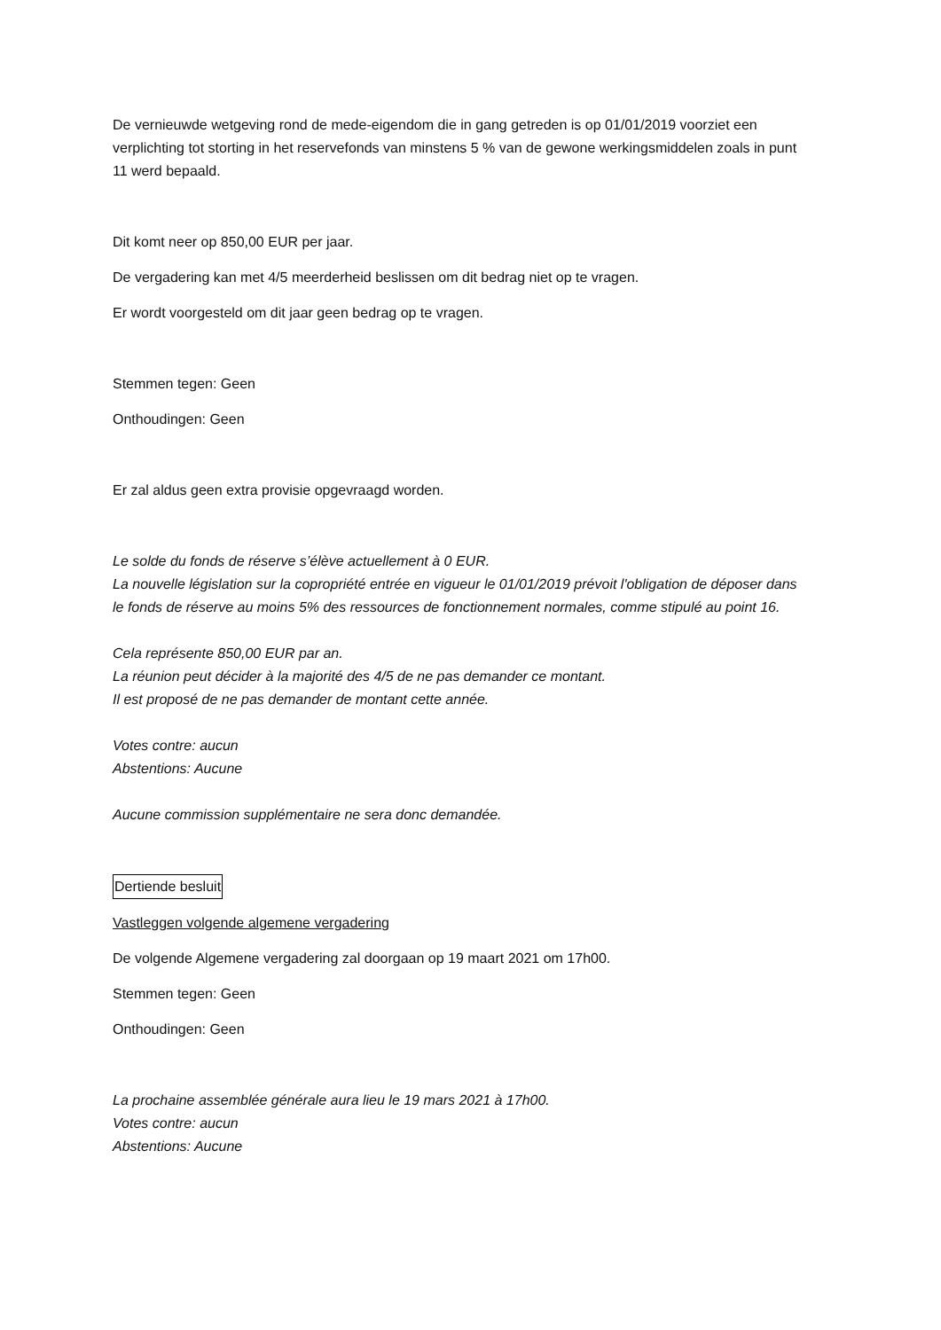De vernieuwde wetgeving rond de mede-eigendom die in gang getreden is op 01/01/2019 voorziet een verplichting tot storting in het reservefonds van minstens 5 % van de gewone werkingsmiddelen zoals in punt 11 werd bepaald.
Dit komt neer op 850,00 EUR per jaar.
De vergadering kan met 4/5 meerderheid beslissen om dit bedrag niet op te vragen.
Er wordt voorgesteld om dit jaar geen bedrag op te vragen.
Stemmen tegen: Geen
Onthoudingen: Geen
Er zal aldus geen extra provisie opgevraagd worden.
Le solde du fonds de réserve s’élève actuellement à 0 EUR.
La nouvelle législation sur la copropriété entrée en vigueur le 01/01/2019 prévoit l'obligation de déposer dans le fonds de réserve au moins 5% des ressources de fonctionnement normales, comme stipulé au point 16.
Cela représente 850,00 EUR par an.
La réunion peut décider à la majorité des 4/5 de ne pas demander ce montant.
Il est proposé de ne pas demander de montant cette année.
Votes contre: aucun
Abstentions: Aucune
Aucune commission supplémentaire ne sera donc demandée.
Dertiende besluit
Vastleggen volgende algemene vergadering
De volgende Algemene vergadering zal doorgaan op 19 maart 2021 om 17h00.
Stemmen tegen: Geen
Onthoudingen: Geen
La prochaine assemblée générale aura lieu le 19 mars 2021 à 17h00.
Votes contre: aucun
Abstentions: Aucune